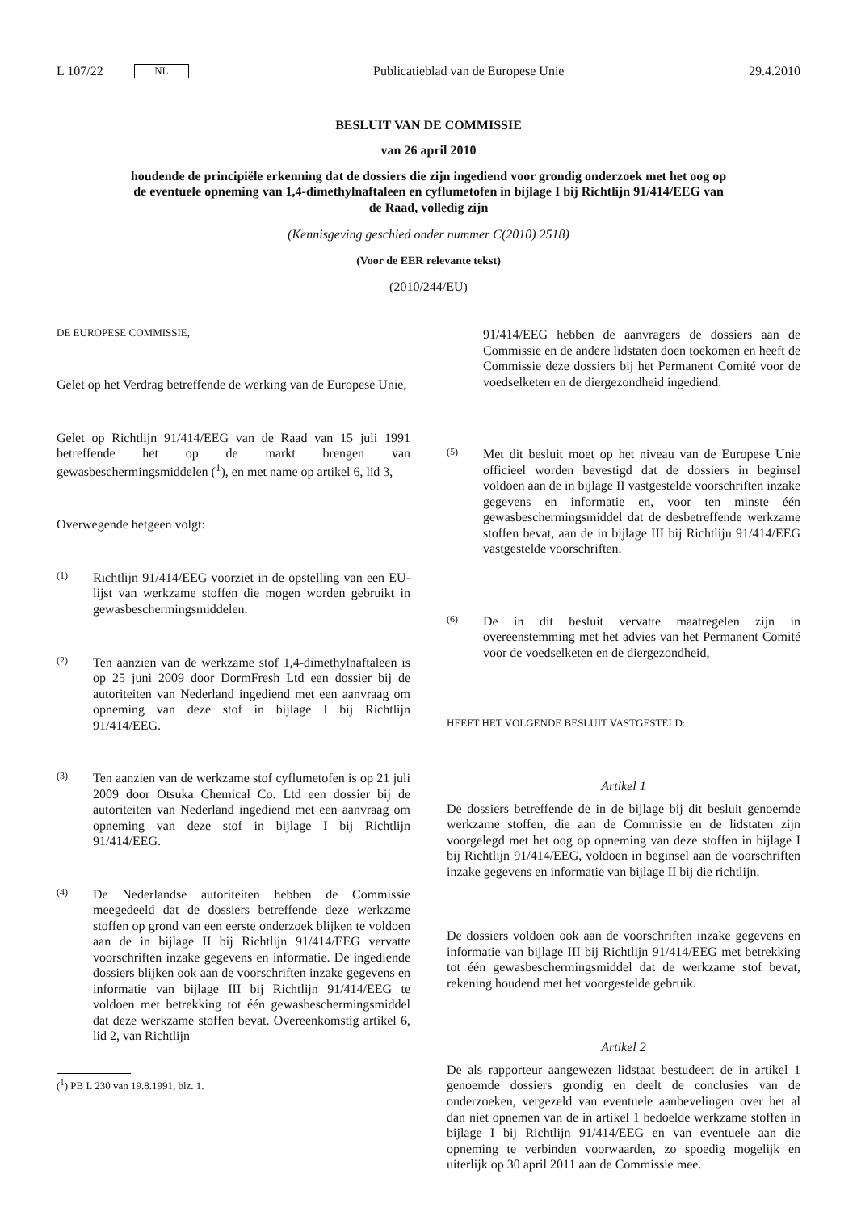L 107/22 NL Publicatieblad van de Europese Unie 29.4.2010
BESLUIT VAN DE COMMISSIE
van 26 april 2010
houdende de principiële erkenning dat de dossiers die zijn ingediend voor grondig onderzoek met het oog op de eventuele opneming van 1,4-dimethylnaftaleen en cyflumetofen in bijlage I bij Richtlijn 91/414/EEG van de Raad, volledig zijn
(Kennisgeving geschied onder nummer C(2010) 2518)
(Voor de EER relevante tekst)
(2010/244/EU)
DE EUROPESE COMMISSIE,
Gelet op het Verdrag betreffende de werking van de Europese Unie,
Gelet op Richtlijn 91/414/EEG van de Raad van 15 juli 1991 betreffende het op de markt brengen van gewasbeschermingsmiddelen (<sup>1</sup>), en met name op artikel 6, lid 3,
Overwegende hetgeen volgt:
(1) Richtlijn 91/414/EEG voorziet in de opstelling van een EU-lijst van werkzame stoffen die mogen worden gebruikt in gewasbeschermingsmiddelen.
(2) Ten aanzien van de werkzame stof 1,4-dimethylnaftaleen is op 25 juni 2009 door DormFresh Ltd een dossier bij de autoriteiten van Nederland ingediend met een aanvraag om opneming van deze stof in bijlage I bij Richtlijn 91/414/EEG.
(3) Ten aanzien van de werkzame stof cyflumetofen is op 21 juli 2009 door Otsuka Chemical Co. Ltd een dossier bij de autoriteiten van Nederland ingediend met een aanvraag om opneming van deze stof in bijlage I bij Richtlijn 91/414/EEG.
(4) De Nederlandse autoriteiten hebben de Commissie meegedeeld dat de dossiers betreffende deze werkzame stoffen op grond van een eerste onderzoek blijken te voldoen aan de in bijlage II bij Richtlijn 91/414/EEG vervatte voorschriften inzake gegevens en informatie. De ingediende dossiers blijken ook aan de voorschriften inzake gegevens en informatie van bijlage III bij Richtlijn 91/414/EEG te voldoen met betrekking tot één gewasbeschermingsmiddel dat deze werkzame stoffen bevat. Overeenkomstig artikel 6, lid 2, van Richtlijn
(<sup>1</sup>) PB L 230 van 19.8.1991, blz. 1.
91/414/EEG hebben de aanvragers de dossiers aan de Commissie en de andere lidstaten doen toekomen en heeft de Commissie deze dossiers bij het Permanent Comité voor de voedselketen en de diergezondheid ingediend.
(5) Met dit besluit moet op het niveau van de Europese Unie officieel worden bevestigd dat de dossiers in beginsel voldoen aan de in bijlage II vastgestelde voorschriften inzake gegevens en informatie en, voor ten minste één gewasbeschermingsmiddel dat de desbetreffende werkzame stoffen bevat, aan de in bijlage III bij Richtlijn 91/414/EEG vastgestelde voorschriften.
(6) De in dit besluit vervatte maatregelen zijn in overeenstemming met het advies van het Permanent Comité voor de voedselketen en de diergezondheid,
HEEFT HET VOLGENDE BESLUIT VASTGESTELD:
Artikel 1
De dossiers betreffende de in de bijlage bij dit besluit genoemde werkzame stoffen, die aan de Commissie en de lidstaten zijn voorgelegd met het oog op opneming van deze stoffen in bijlage I bij Richtlijn 91/414/EEG, voldoen in beginsel aan de voorschriften inzake gegevens en informatie van bijlage II bij die richtlijn.
De dossiers voldoen ook aan de voorschriften inzake gegevens en informatie van bijlage III bij Richtlijn 91/414/EEG met betrekking tot één gewasbeschermingsmiddel dat de werkzame stof bevat, rekening houdend met het voorgestelde gebruik.
Artikel 2
De als rapporteur aangewezen lidstaat bestudeert de in artikel 1 genoemde dossiers grondig en deelt de conclusies van de onderzoeken, vergezeld van eventuele aanbevelingen over het al dan niet opnemen van de in artikel 1 bedoelde werkzame stoffen in bijlage I bij Richtlijn 91/414/EEG en van eventuele aan die opneming te verbinden voorwaarden, zo spoedig mogelijk en uiterlijk op 30 april 2011 aan de Commissie mee.